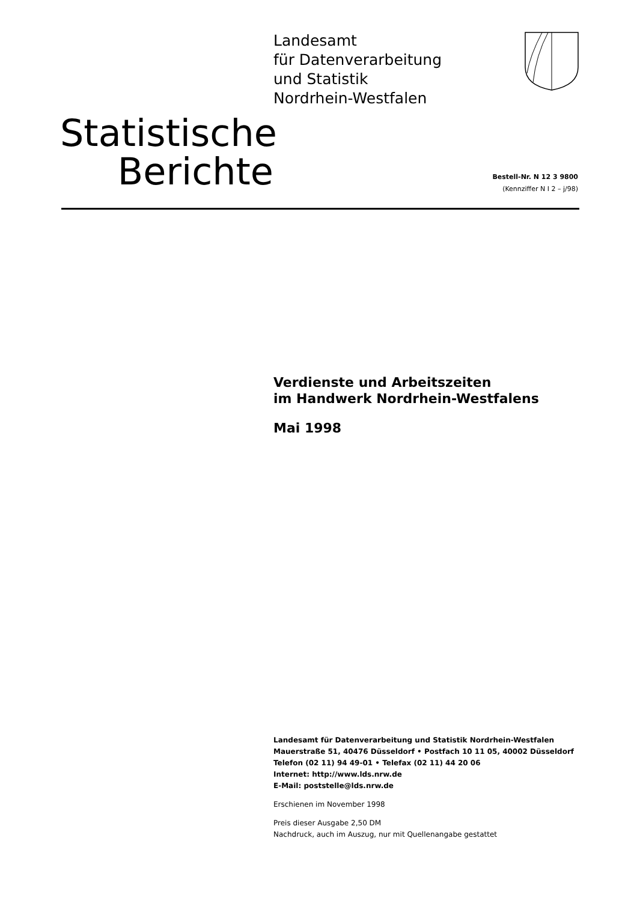Landesamt
für Datenverarbeitung
und Statistik
Nordrhein-Westfalen
Statistische
Berichte
Bestell-Nr. N 12 3 9800
(Kennziffer N I 2 – j/98)
Verdienste und Arbeitszeiten
im Handwerk Nordrhein-Westfalens
Mai 1998
Landesamt für Datenverarbeitung und Statistik Nordrhein-Westfalen
Mauerstraße 51, 40476 Düsseldorf • Postfach 10 11 05, 40002 Düsseldorf
Telefon (02 11) 94 49-01 • Telefax (02 11) 44 20 06
Internet: http://www.lds.nrw.de
E-Mail: poststelle@lds.nrw.de
Erschienen im November 1998
Preis dieser Ausgabe 2,50 DM
Nachdruck, auch im Auszug, nur mit Quellenangabe gestattet